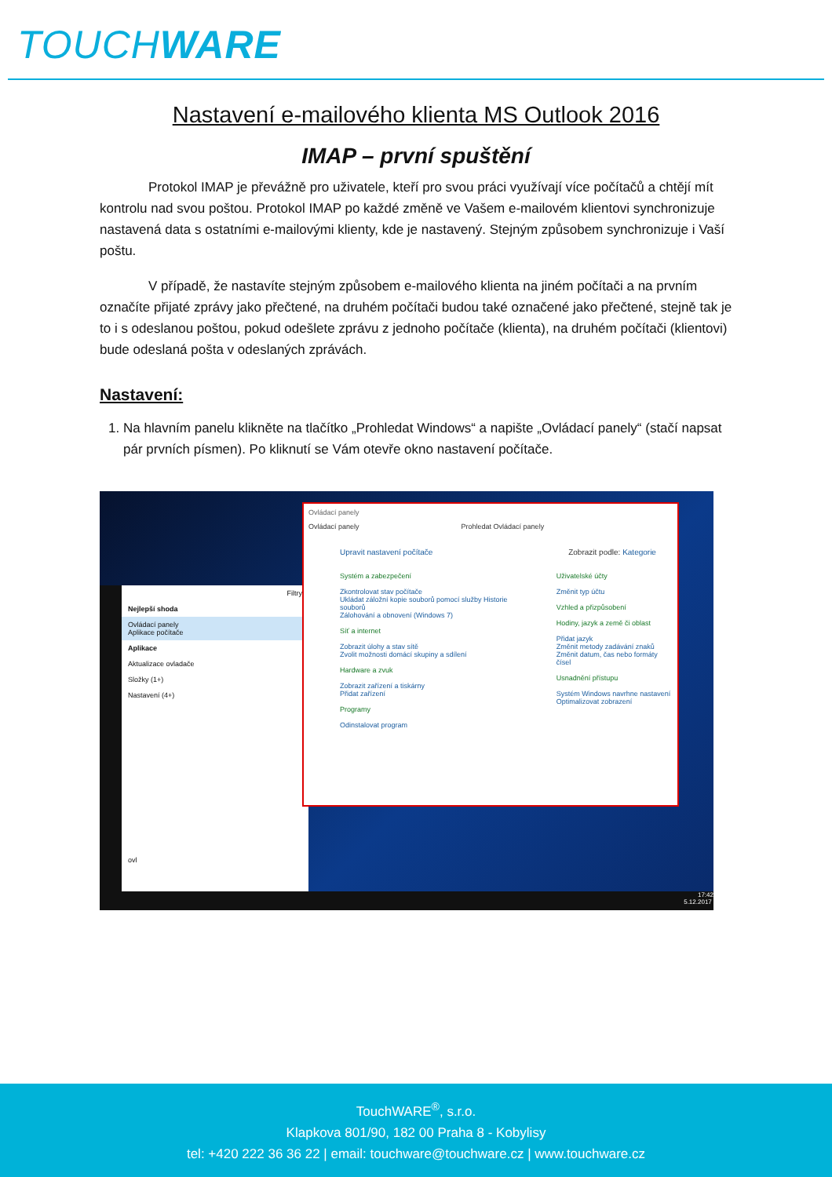TOUCH WARE
Nastavení e-mailového klienta MS Outlook 2016
IMAP – první spuštění
Protokol IMAP je převážně pro uživatele, kteří pro svou práci využívají více počítačů a chtějí mít kontrolu nad svou poštou. Protokol IMAP po každé změně ve Vašem e-mailovém klientovi synchronizuje nastavená data s ostatními e-mailovými klienty, kde je nastavený. Stejným způsobem synchronizuje i Vaší poštu.
V případě, že nastavíte stejným způsobem e-mailového klienta na jiném počítači a na prvním označíte přijaté zprávy jako přečtené, na druhém počítači budou také označené jako přečtené, stejně tak je to i s odeslanou poštou, pokud odešlete zprávu z jednoho počítače (klienta), na druhém počítači (klientovi) bude odeslaná pošta v odeslaných zprávách.
Nastavení:
1. Na hlavním panelu klikněte na tlačítko „Prohledat Windows“ a napište „Ovládací panely“ (stačí napsat pár prvních písmen). Po kliknutí se Vám otevře okno nastavení počítače.
Filtry
Nejlepší shoda
Ovládací panely
Aplikace počítače
Aplikace
Aktualizace ovladače
Složky (1+)
Nastavení (4+)
ovl
Ovládací panely
Ovládací panely Prohledat Ovládací panely
Upravit nastavení počítače Zobrazit podle: Kategorie
Systém a zabezpečení
Zkontrolovat stav počítače
Ukládat záložní kopie souborů pomocí služby Historie souborů
Zálohování a obnovení (Windows 7)
Síť a internet
Zobrazit úlohy a stav sítě
Zvolit možnosti domácí skupiny a sdílení
Hardware a zvuk
Zobrazit zařízení a tiskárny
Přidat zařízení
Programy
Odinstalovat program
Uživatelské účty
Změnit typ účtu
Vzhled a přizpůsobení
Hodiny, jazyk a země či oblast
Přidat jazyk
Změnit metody zadávání znaků
Změnit datum, čas nebo formáty čísel
Usnadnění přístupu
Systém Windows navrhne nastavení
Optimalizovat zobrazení
17:42
5.12.2017
TouchWARE<sup>®</sup>, s.r.o.
Klapkova 801/90, 182 00 Praha 8 - Kobylisy
tel: +420 222 36 36 22 | email: touchware@touchware.cz | www.touchware.cz